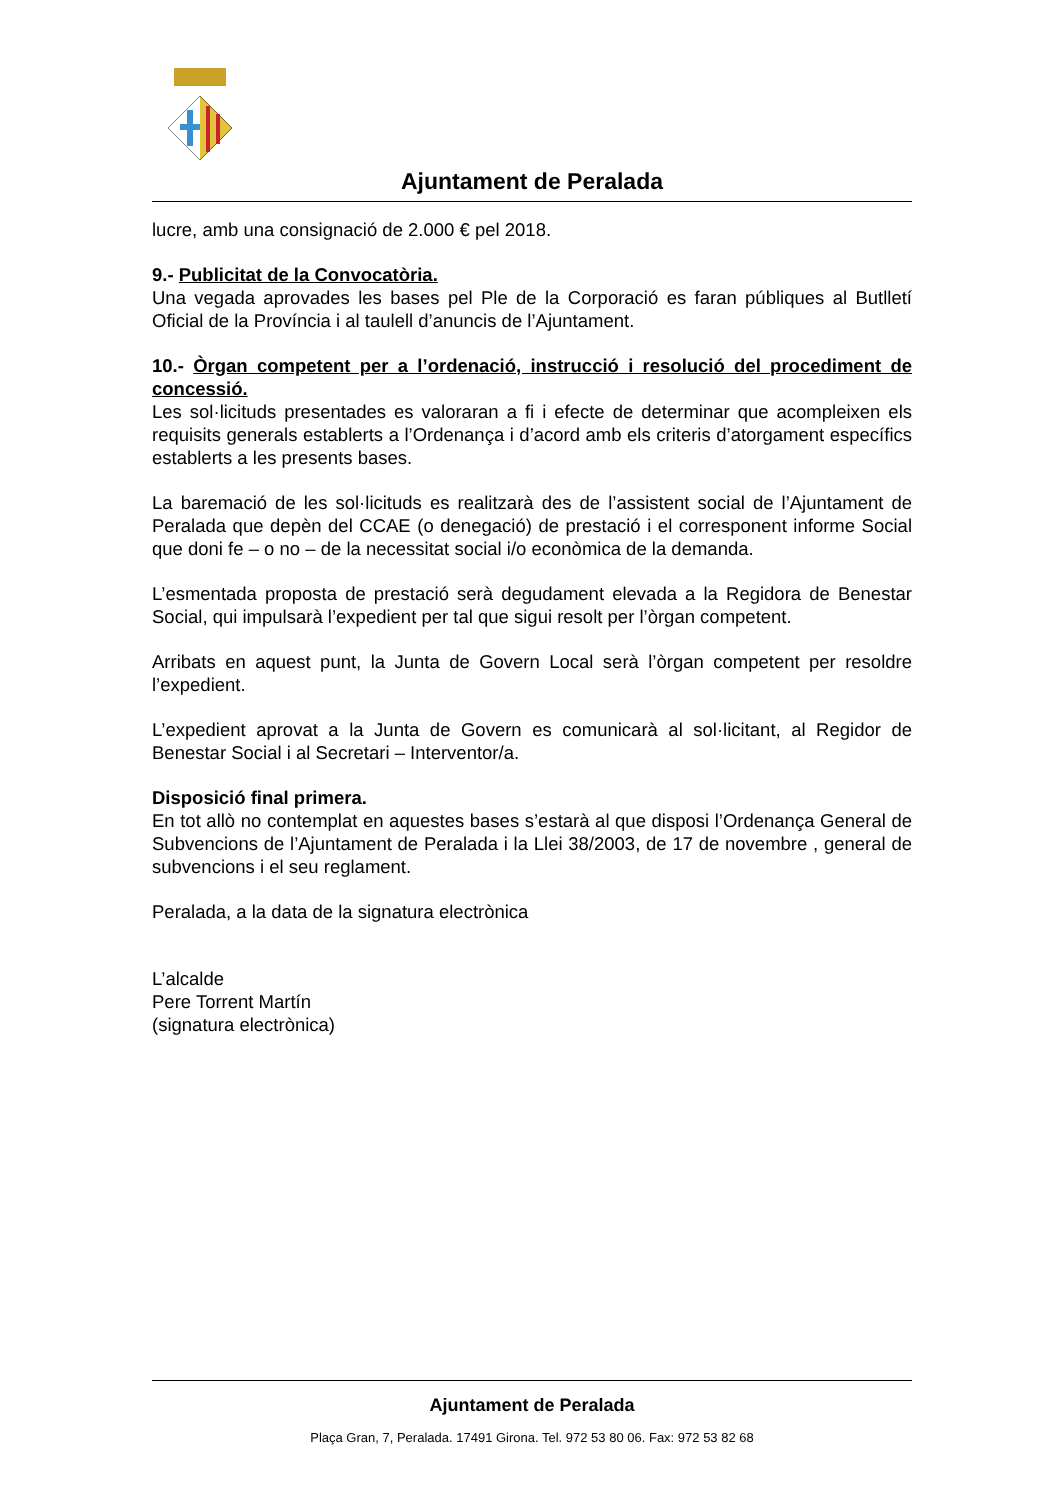Ajuntament de Peralada
lucre, amb una consignació de 2.000 € pel 2018.
9.- Publicitat de la Convocatòria.
Una vegada aprovades les bases pel Ple de la Corporació es faran públiques al Butlletí Oficial de la Província i al taulell d’anuncis de l’Ajuntament.
10.- Òrgan competent per a l’ordenació, instrucció i resolució del procediment de concessió.
Les sol·licituds presentades es valoraran a fi i efecte de determinar que acompleixen els requisits generals establerts a l’Ordenança i d’acord amb els criteris d’atorgament específics establerts a les presents bases.
La baremació de les sol·licituds es realitzarà des de l’assistent social de l’Ajuntament de Peralada que depèn del CCAE (o denegació) de prestació i el corresponent informe Social que doni fe – o no – de la necessitat social i/o econòmica de la demanda.
L’esmentada proposta de prestació serà degudament elevada a la Regidora de Benestar Social, qui impulsarà l’expedient per tal que sigui resolt per l’òrgan competent.
Arribats en aquest punt, la Junta de Govern Local serà l’òrgan competent per resoldre l’expedient.
L’expedient aprovat a la Junta de Govern es comunicarà al sol·licitant, al Regidor de Benestar Social i al Secretari – Interventor/a.
Disposició final primera.
En tot allò no contemplat en aquestes bases s’estarà al que disposi l’Ordenança General de Subvencions de l’Ajuntament de Peralada i la Llei 38/2003, de 17 de novembre , general de subvencions i el seu reglament.
Peralada, a la data de la signatura electrònica
L’alcalde
Pere Torrent Martín
(signatura electrònica)
Ajuntament de Peralada
Plaça Gran, 7, Peralada. 17491 Girona. Tel. 972 53 80 06. Fax: 972 53 82 68